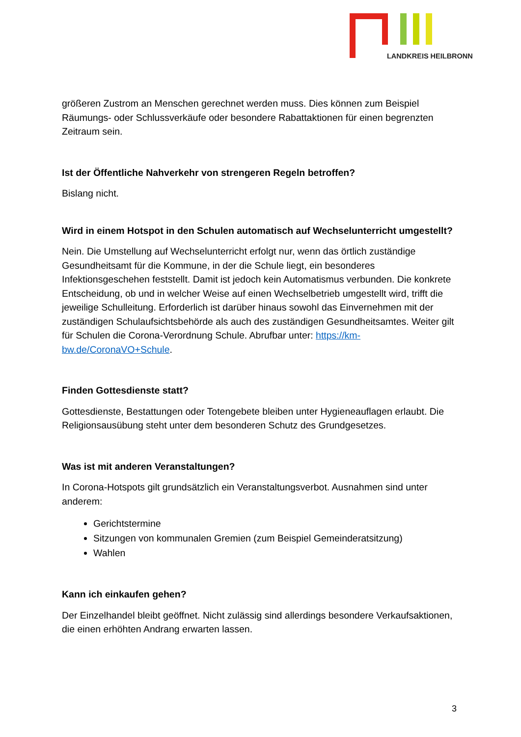LANDKREIS HEILBRONN
größeren Zustrom an Menschen gerechnet werden muss. Dies können zum Beispiel Räumungs- oder Schlussverkäufe oder besondere Rabattaktionen für einen begrenzten Zeitraum sein.
Ist der Öffentliche Nahverkehr von strengeren Regeln betroffen?
Bislang nicht.
Wird in einem Hotspot in den Schulen automatisch auf Wechselunterricht umgestellt?
Nein. Die Umstellung auf Wechselunterricht erfolgt nur, wenn das örtlich zuständige Gesundheitsamt für die Kommune, in der die Schule liegt, ein besonderes Infektionsgeschehen feststellt. Damit ist jedoch kein Automatismus verbunden. Die konkrete Entscheidung, ob und in welcher Weise auf einen Wechselbetrieb umgestellt wird, trifft die jeweilige Schulleitung. Erforderlich ist darüber hinaus sowohl das Einvernehmen mit der zuständigen Schulaufsichtsbehörde als auch des zuständigen Gesundheitsamtes. Weiter gilt für Schulen die Corona-Verordnung Schule. Abrufbar unter: https://km-bw.de/CoronaVO+Schule.
Finden Gottesdienste statt?
Gottesdienste, Bestattungen oder Totengebete bleiben unter Hygieneauflagen erlaubt. Die Religionsausübung steht unter dem besonderen Schutz des Grundgesetzes.
Was ist mit anderen Veranstaltungen?
In Corona-Hotspots gilt grundsätzlich ein Veranstaltungsverbot. Ausnahmen sind unter anderem:
Gerichtstermine
Sitzungen von kommunalen Gremien (zum Beispiel Gemeinderatsitzung)
Wahlen
Kann ich einkaufen gehen?
Der Einzelhandel bleibt geöffnet. Nicht zulässig sind allerdings besondere Verkaufsaktionen, die einen erhöhten Andrang erwarten lassen.
3